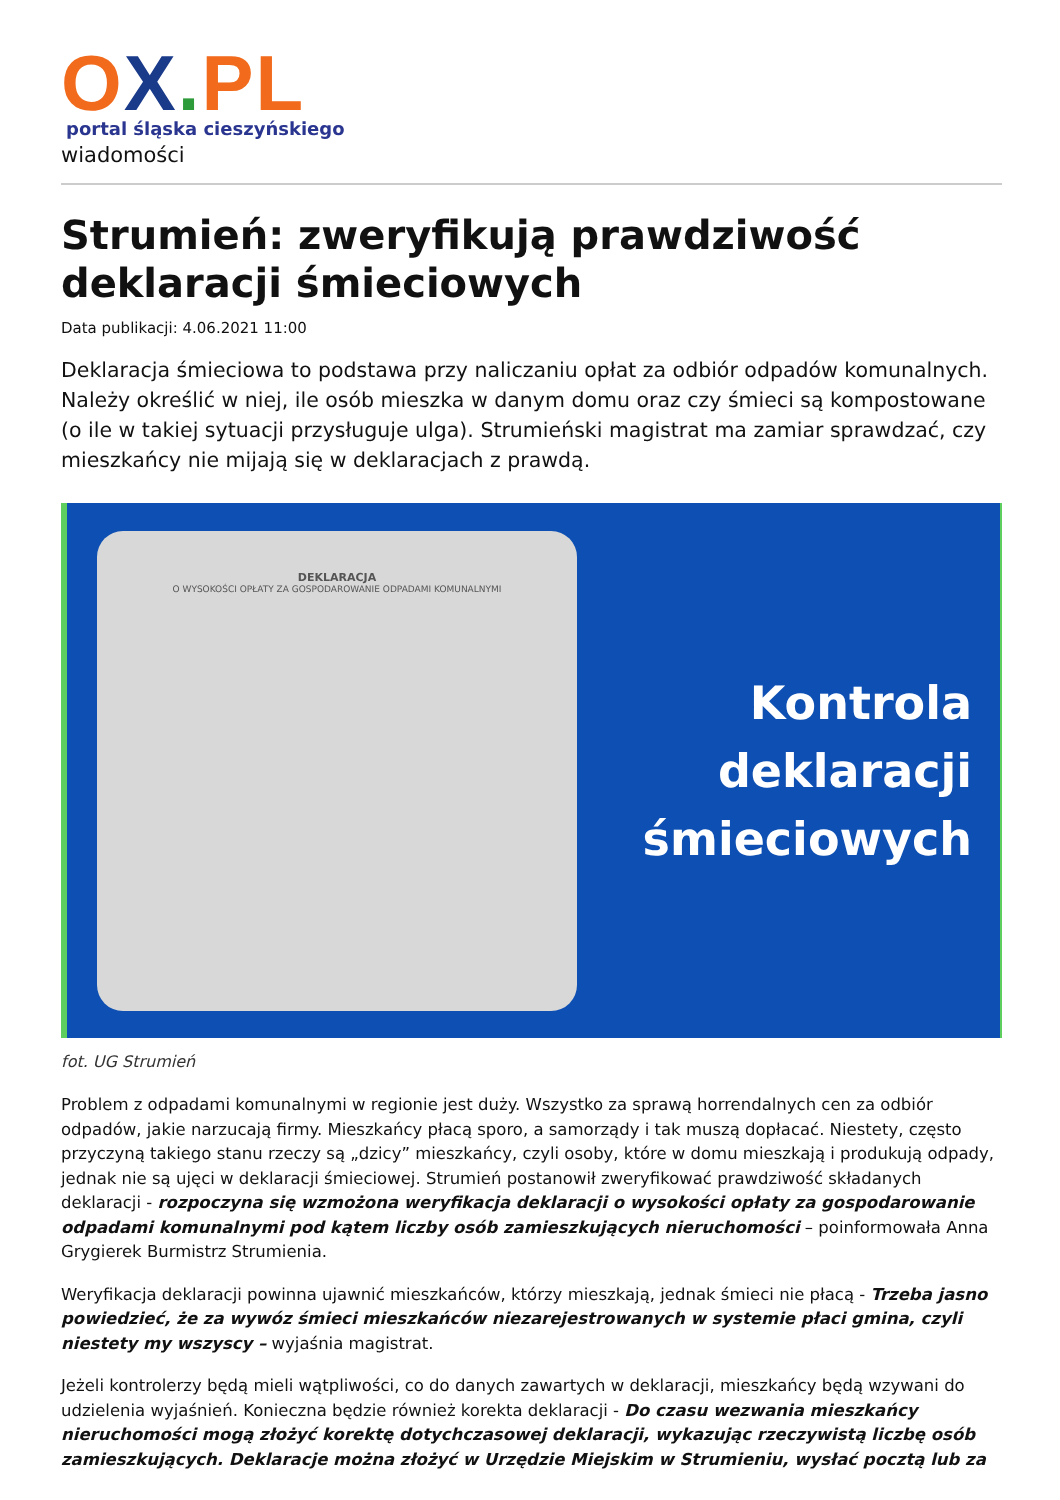OX. PL
portal śląska cieszyńskiego
wiadomości
Strumień: zweryfikują prawdziwość deklaracji śmieciowych
Data publikacji: 4.06.2021 11:00
Deklaracja śmieciowa to podstawa przy naliczaniu opłat za odbiór odpadów komunalnych. Należy określić w niej, ile osób mieszka w danym domu oraz czy śmieci są kompostowane (o ile w takiej sytuacji przysługuje ulga). Strumieński magistrat ma zamiar sprawdzać, czy mieszkańcy nie mijają się w deklaracjach z prawdą.
DEKLARACJA
O WYSOKOŚCI OPŁATY ZA GOSPODAROWANIE ODPADAMI KOMUNALNYMI
Kontrola
deklaracji
śmieciowych
fot. UG Strumień
Problem z odpadami komunalnymi w regionie jest duży. Wszystko za sprawą horrendalnych cen za odbiór odpadów, jakie narzucają firmy. Mieszkańcy płacą sporo, a samorządy i tak muszą dopłacać. Niestety, często przyczyną takiego stanu rzeczy są „dzicy” mieszkańcy, czyli osoby, które w domu mieszkają i produkują odpady, jednak nie są ujęci w deklaracji śmieciowej. Strumień postanowił zweryfikować prawdziwość składanych deklaracji - rozpoczyna się wzmożona weryfikacja deklaracji o wysokości opłaty za gospodarowanie odpadami komunalnymi pod kątem liczby osób zamieszkujących nieruchomości – poinformowała Anna Grygierek Burmistrz Strumienia.
Weryfikacja deklaracji powinna ujawnić mieszkańców, którzy mieszkają, jednak śmieci nie płacą - Trzeba jasno powiedzieć, że za wywóz śmieci mieszkańców niezarejestrowanych w systemie płaci gmina, czyli niestety my wszyscy – wyjaśnia magistrat.
Jeżeli kontrolerzy będą mieli wątpliwości, co do danych zawartych w deklaracji, mieszkańcy będą wzywani do udzielenia wyjaśnień. Konieczna będzie również korekta deklaracji - Do czasu wezwania mieszkańcy nieruchomości mogą złożyć korektę dotychczasowej deklaracji, wykazując rzeczywistą liczbę osób zamieszkujących. Deklaracje można złożyć w Urzędzie Miejskim w Strumieniu, wysłać pocztą lub za